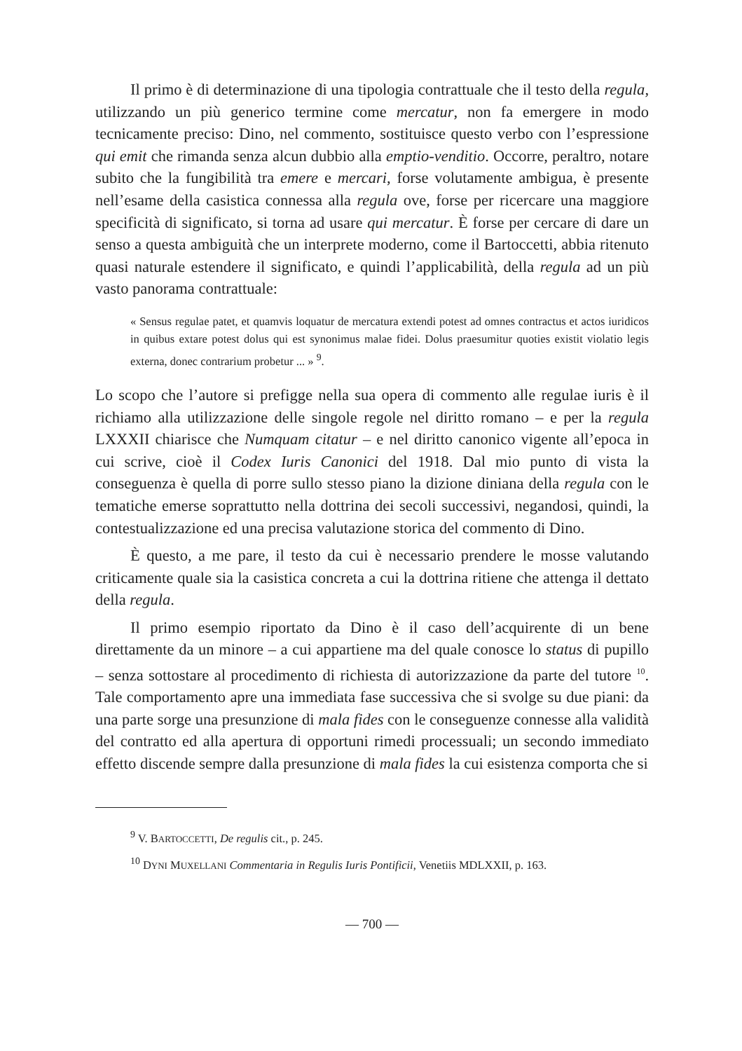Il primo è di determinazione di una tipologia contrattuale che il testo della regula, utilizzando un più generico termine come mercatur, non fa emergere in modo tecnicamente preciso: Dino, nel commento, sostituisce questo verbo con l’espressione qui emit che rimanda senza alcun dubbio alla emptio-venditio. Occorre, peraltro, notare subito che la fungibilità tra emere e mercari, forse volutamente ambigua, è presente nell’esame della casistica connessa alla regula ove, forse per ricercare una maggiore specificità di significato, si torna ad usare qui mercatur. È forse per cercare di dare un senso a questa ambiguità che un interprete moderno, come il Bartoccetti, abbia ritenuto quasi naturale estendere il significato, e quindi l’applicabilità, della regula ad un più vasto panorama contrattuale:
« Sensus regulae patet, et quamvis loquatur de mercatura extendi potest ad omnes contractus et actos iuridicos in quibus extare potest dolus qui est synonimus malae fidei. Dolus praesumitur quoties existit violatio legis externa, donec contrarium probetur ... » <sup>9</sup>.
Lo scopo che l’autore si prefigge nella sua opera di commento alle regulae iuris è il richiamo alla utilizzazione delle singole regole nel diritto romano – e per la regula LXXXII chiarisce che Numquam citatur – e nel diritto canonico vigente all’epoca in cui scrive, cioè il Codex Iuris Canonici del 1918. Dal mio punto di vista la conseguenza è quella di porre sullo stesso piano la dizione diniana della regula con le tematiche emerse soprattutto nella dottrina dei secoli successivi, negandosi, quindi, la contestualizzazione ed una precisa valutazione storica del commento di Dino.
È questo, a me pare, il testo da cui è necessario prendere le mosse valutando criticamente quale sia la casistica concreta a cui la dottrina ritiene che attenga il dettato della regula.
Il primo esempio riportato da Dino è il caso dell’acquirente di un bene direttamente da un minore – a cui appartiene ma del quale conosce lo status di pupillo – senza sottostare al procedimento di richiesta di autorizzazione da parte del tutore <sup>10</sup>. Tale comportamento apre una immediata fase successiva che si svolge su due piani: da una parte sorge una presunzione di mala fides con le conseguenze connesse alla validità del contratto ed alla apertura di opportuni rimedi processuali; un secondo immediato effetto discende sempre dalla presunzione di mala fides la cui esistenza comporta che si
<sup>9</sup> V. BARTOCCETTI, De regulis cit., p. 245.
<sup>10</sup> DYNI MUXELLANI Commentaria in Regulis Iuris Pontificii, Venetiis MDLXXII, p. 163.
— 700 —